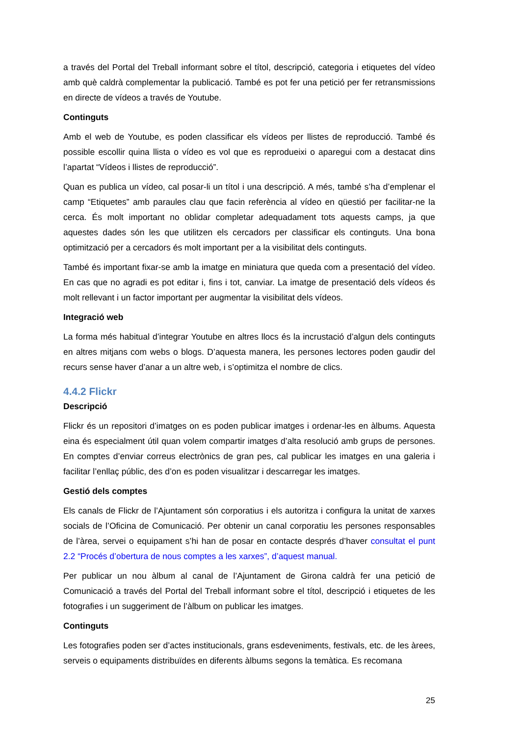a través del Portal del Treball informant sobre el títol, descripció, categoria i etiquetes del vídeo amb què caldrà complementar la publicació. També es pot fer una petició per fer retransmissions en directe de vídeos a través de Youtube.
Continguts
Amb el web de Youtube, es poden classificar els vídeos per llistes de reproducció. També és possible escollir quina llista o vídeo es vol que es reprodueixi o aparegui com a destacat dins l’apartat “Vídeos i llistes de reproducció”.
Quan es publica un vídeo, cal posar-li un títol i una descripció. A més, també s’ha d’emplenar el camp “Etiquetes” amb paraules clau que facin referència al vídeo en qüestió per facilitar-ne la cerca. És molt important no oblidar completar adequadament tots aquests camps, ja que aquestes dades són les que utilitzen els cercadors per classificar els continguts. Una bona optimització per a cercadors és molt important per a la visibilitat dels continguts.
També és important fixar-se amb la imatge en miniatura que queda com a presentació del vídeo. En cas que no agradi es pot editar i, fins i tot, canviar. La imatge de presentació dels vídeos és molt rellevant i un factor important per augmentar la visibilitat dels vídeos.
Integració web
La forma més habitual d’integrar Youtube en altres llocs és la incrustació d’algun dels continguts en altres mitjans com webs o blogs. D’aquesta manera, les persones lectores poden gaudir del recurs sense haver d’anar a un altre web, i s’optimitza el nombre de clics.
4.4.2 Flickr
Descripció
Flickr és un repositori d’imatges on es poden publicar imatges i ordenar-les en àlbums. Aquesta eina és especialment útil quan volem compartir imatges d’alta resolució amb grups de persones. En comptes d’enviar correus electrònics de gran pes, cal publicar les imatges en una galeria i facilitar l’enllaç públic, des d’on es poden visualitzar i descarregar les imatges.
Gestió dels comptes
Els canals de Flickr de l’Ajuntament són corporatius i els autoritza i configura la unitat de xarxes socials de l’Oficina de Comunicació. Per obtenir un canal corporatiu les persones responsables de l’àrea, servei o equipament s’hi han de posar en contacte després d’haver consultat el punt 2.2 “Procés d’obertura de nous comptes a les xarxes”, d’aquest manual.
Per publicar un nou àlbum al canal de l’Ajuntament de Girona caldrà fer una petició de Comunicació a través del Portal del Treball informant sobre el títol, descripció i etiquetes de les fotografies i un suggeriment de l’àlbum on publicar les imatges.
Continguts
Les fotografies poden ser d’actes institucionals, grans esdeveniments, festivals, etc. de les àrees, serveis o equipaments distribuïdes en diferents àlbums segons la temàtica. Es recomana
25